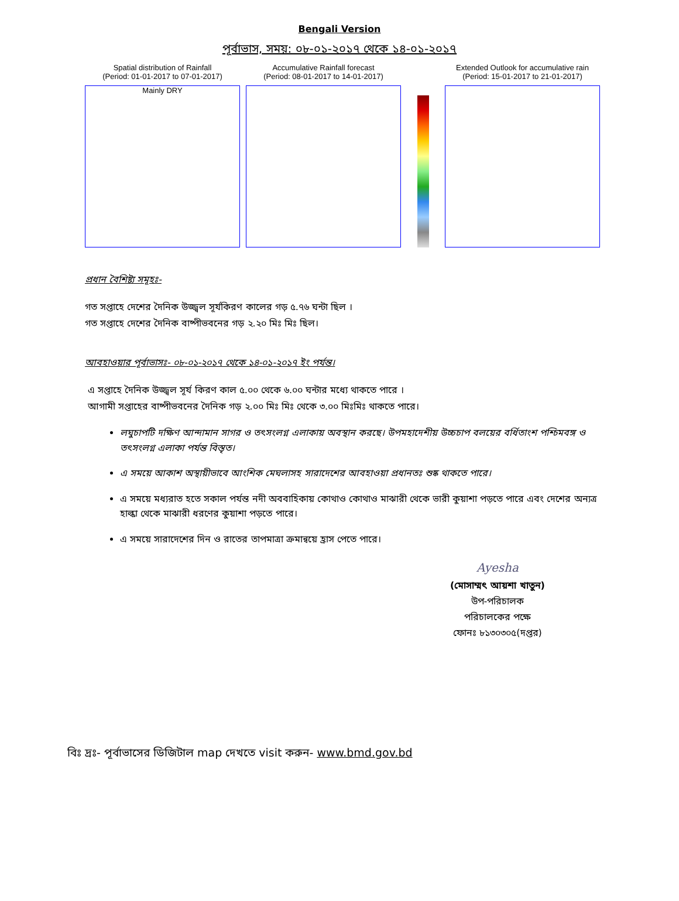Bengali Version
পূর্বাভাস, সময়: ০৮-০১-২০১৭ থেকে ১৪-০১-২০১৭
Spatial distribution of Rainfall
(Period: 01-01-2017 to 07-01-2017)
Mainly DRY
Accumulative Rainfall forecast
(Period: 08-01-2017 to 14-01-2017)
Extended Outlook for accumulative rain
(Period: 15-01-2017 to 21-01-2017)
প্রধান বৈশিষ্ট্য সমূহঃ-
গত সপ্তাহে দেশের দৈনিক উজ্জ্বল সূর্যকিরণ কালের গড় ৫.৭৬ ঘন্টা ছিল ।
গত সপ্তাহে দেশের দৈনিক বাষ্পীভবনের গড় ২.২০ মিঃ মিঃ ছিল।
আবহাওয়ার পূর্বাভাসঃ- ০৮-০১-২০১৭ থেকে ১৪-০১-২০১৭ ইং পর্যন্ত।
এ সপ্তাহে দৈনিক উজ্জ্বল সূর্য কিরণ কাল ৫.০০ থেকে ৬.০০ ঘন্টার মধ্যে থাকতে পারে ।
আগামী সপ্তাহের বাষ্পীভবনের দৈনিক গড় ২.০০ মিঃ মিঃ থেকে ৩.০০ মিঃমিঃ থাকতে পারে।
লঘুচাপটি দক্ষিণ আন্দামান সাগর ও তৎসংলগ্ন এলাকায় অবস্থান করছে। উপমহাদেশীয় উচ্চচাপ বলয়ের বর্ধিতাংশ পশ্চিমবঙ্গ ও তৎসংলগ্ন এলাকা পর্যন্ত বিস্তৃত।
এ সময়ে আকাশ অস্থায়ীভাবে আংশিক মেঘলাসহ সারাদেশের আবহাওয়া প্রধানতঃ শুষ্ক থাকতে পারে।
এ সময়ে মধ্যরাত হতে সকাল পর্যন্ত নদী অববাহিকায় কোথাও কোথাও মাঝারী থেকে ভারী কুয়াশা পড়তে পারে এবং দেশের অন্যত্র হাল্কা থেকে মাঝারী ধরণের কুয়াশা পড়তে পারে।
এ সময়ে সারাদেশের দিন ও রাতের তাপমাত্রা ক্রমান্বয়ে হ্রাস পেতে পারে।
Ayesha
(মোসাম্মৎ আয়শা খাতুন)
উপ-পরিচালক
পরিচালকের পক্ষে
ফোনঃ ৮১৩০৩০৫(দপ্তর)
বিঃ দ্রঃ- পূর্বাভাসের ডিজিটাল map দেখতে visit করুন- www.bmd.gov.bd